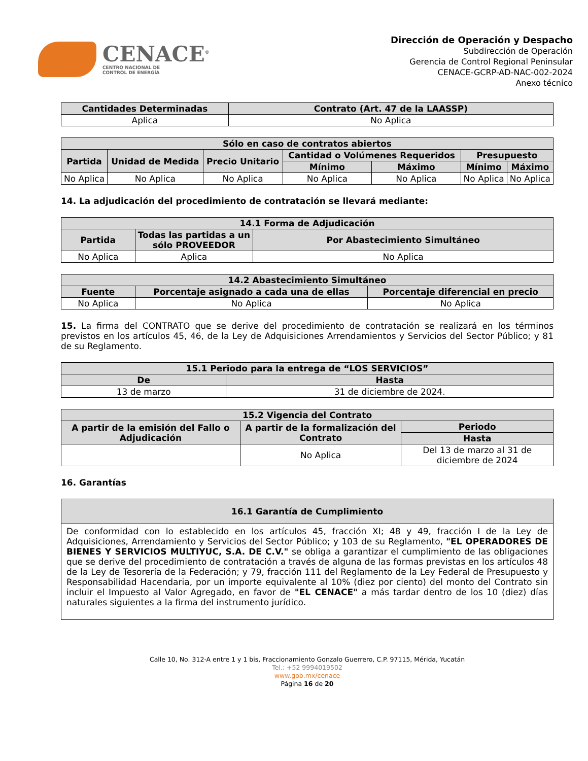CENACE<sup>®</sup>
CENTRO NACIONAL DE
CONTROL DE ENERGÍA
Dirección de Operación y Despacho
Subdirección de Operación
Gerencia de Control Regional Peninsular
CENACE-GCRP-AD-NAC-002-2024
Anexo técnico
| Cantidades Determinadas | Contrato (Art. 47 de la LAASSP) |
| --- | --- |
| Aplica | No Aplica |
| Sólo en caso de contratos abiertos | | | | | | |
| --- | --- | --- | --- | --- | --- | --- |
| Partida | Unidad de Medida | Precio Unitario | Cantidad o Volúmenes Requeridos | | Presupuesto | |
| | | | Mínimo | Máximo | Mínimo | Máximo |
| No Aplica | No Aplica | No Aplica | No Aplica | No Aplica | No Aplica | No Aplica |
14. La adjudicación del procedimiento de contratación se llevará mediante:
| 14.1 Forma de Adjudicación | | |
| --- | --- | --- |
| Partida | Todas las partidas a un sólo PROVEEDOR | Por Abastecimiento Simultáneo |
| No Aplica | Aplica | No Aplica |
| 14.2 Abastecimiento Simultáneo | | |
| --- | --- | --- |
| Fuente | Porcentaje asignado a cada una de ellas | Porcentaje diferencial en precio |
| No Aplica | No Aplica | No Aplica |
15. La firma del CONTRATO que se derive del procedimiento de contratación se realizará en los términos previstos en los artículos 45, 46, de la Ley de Adquisiciones Arrendamientos y Servicios del Sector Público; y 81 de su Reglamento.
| 15.1 Periodo para la entrega de “LOS SERVICIOS” | |
| --- | --- |
| De | Hasta |
| 13 de marzo | 31 de diciembre de 2024. |
| 15.2 Vigencia del Contrato | | |
| --- | --- | --- |
| A partir de la emisión del Fallo o Adjudicación | A partir de la formalización del Contrato | Periodo |
| | | Hasta |
| | No Aplica | Del 13 de marzo al 31 de diciembre de 2024 |
16. Garantías
| 16.1 Garantía de Cumplimiento |
| --- |
| De conformidad con lo establecido en los artículos 45, fracción XI; 48 y 49, fracción I de la Ley de Adquisiciones, Arrendamiento y Servicios del Sector Público; y 103 de su Reglamento, "EL OPERADORES DE BIENES Y SERVICIOS MULTIYUC, S.A. DE C.V." se obliga a garantizar el cumplimiento de las obligaciones que se derive del procedimiento de contratación a través de alguna de las formas previstas en los artículos 48 de la Ley de Tesorería de la Federación; y 79, fracción 111 del Reglamento de la Ley Federal de Presupuesto y Responsabilidad Hacendaria, por un importe equivalente al 10% (diez por ciento) del monto del Contrato sin incluir el Impuesto al Valor Agregado, en favor de "EL CENACE" a más tardar dentro de los 10 (diez) días naturales siguientes a la firma del instrumento jurídico. |
Calle 10, No. 312-A entre 1 y 1 bis, Fraccionamiento Gonzalo Guerrero, C.P. 97115, Mérida, Yucatán
Tel.: +52 9994019502
www.gob.mx/cenace
Página 16 de 20